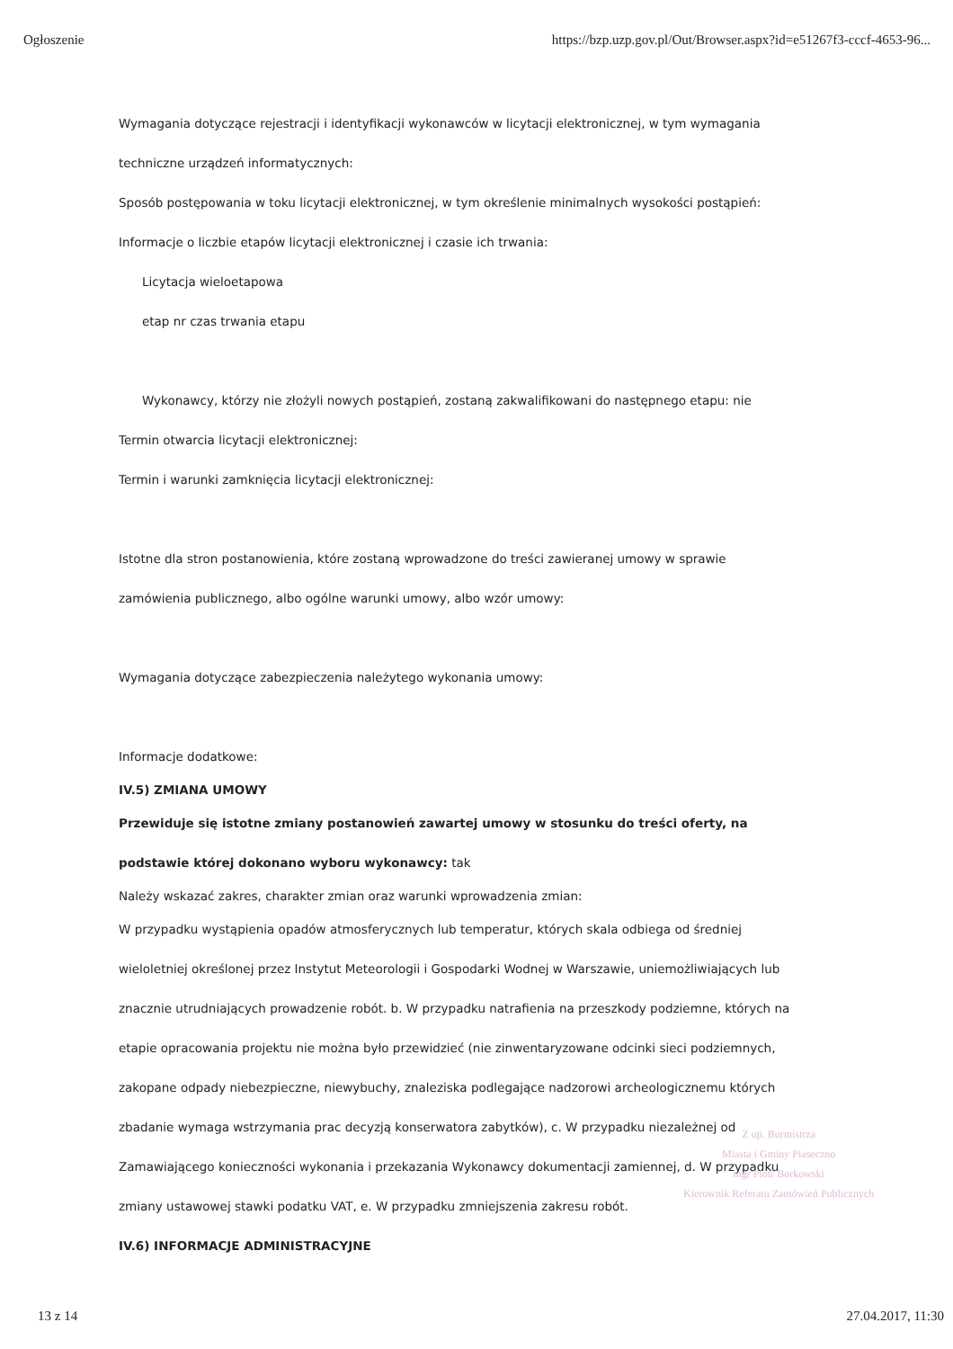Ogłoszenie https://bzp.uzp.gov.pl/Out/Browser.aspx?id=e51267f3-cccf-4653-96...
Wymagania dotyczące rejestracji i identyfikacji wykonawców w licytacji elektronicznej, w tym wymagania techniczne urządzeń informatycznych:
Sposób postępowania w toku licytacji elektronicznej, w tym określenie minimalnych wysokości postąpień:
Informacje o liczbie etapów licytacji elektronicznej i czasie ich trwania:
Licytacja wieloetapowa
etap nr czas trwania etapu
Wykonawcy, którzy nie złożyli nowych postąpień, zostaną zakwalifikowani do następnego etapu: nie
Termin otwarcia licytacji elektronicznej:
Termin i warunki zamknięcia licytacji elektronicznej:
Istotne dla stron postanowienia, które zostaną wprowadzone do treści zawieranej umowy w sprawie zamówienia publicznego, albo ogólne warunki umowy, albo wzór umowy:
Wymagania dotyczące zabezpieczenia należytego wykonania umowy:
Informacje dodatkowe:
IV.5) ZMIANA UMOWY
Przewiduje się istotne zmiany postanowień zawartej umowy w stosunku do treści oferty, na podstawie której dokonano wyboru wykonawcy: tak
Należy wskazać zakres, charakter zmian oraz warunki wprowadzenia zmian:
W przypadku wystąpienia opadów atmosferycznych lub temperatur, których skala odbiega od średniej wieloletniej określonej przez Instytut Meteorologii i Gospodarki Wodnej w Warszawie, uniemożliwiających lub znacznie utrudniających prowadzenie robót. b. W przypadku natrafienia na przeszkody podziemne, których na etapie opracowania projektu nie można było przewidzieć (nie zinwentaryzowane odcinki sieci podziemnych, zakopane odpady niebezpieczne, niewybuchy, znaleziska podlegające nadzorowi archeologicznemu których zbadanie wymaga wstrzymania prac decyzją konserwatora zabytków), c. W przypadku niezależnej od Zamawiającego konieczności wykonania i przekazania Wykonawcy dokumentacji zamiennej, d. W przypadku zmiany ustawowej stawki podatku VAT, e. W przypadku zmniejszenia zakresu robót.
IV.6) INFORMACJE ADMINISTRACYJNE
Z up. Burmistrza
Miasta i Gminy Piaseczno
mgr Piotr Borkowski
Kierownik Referatu Zamówień Publicznych
13 z 14 27.04.2017, 11:30